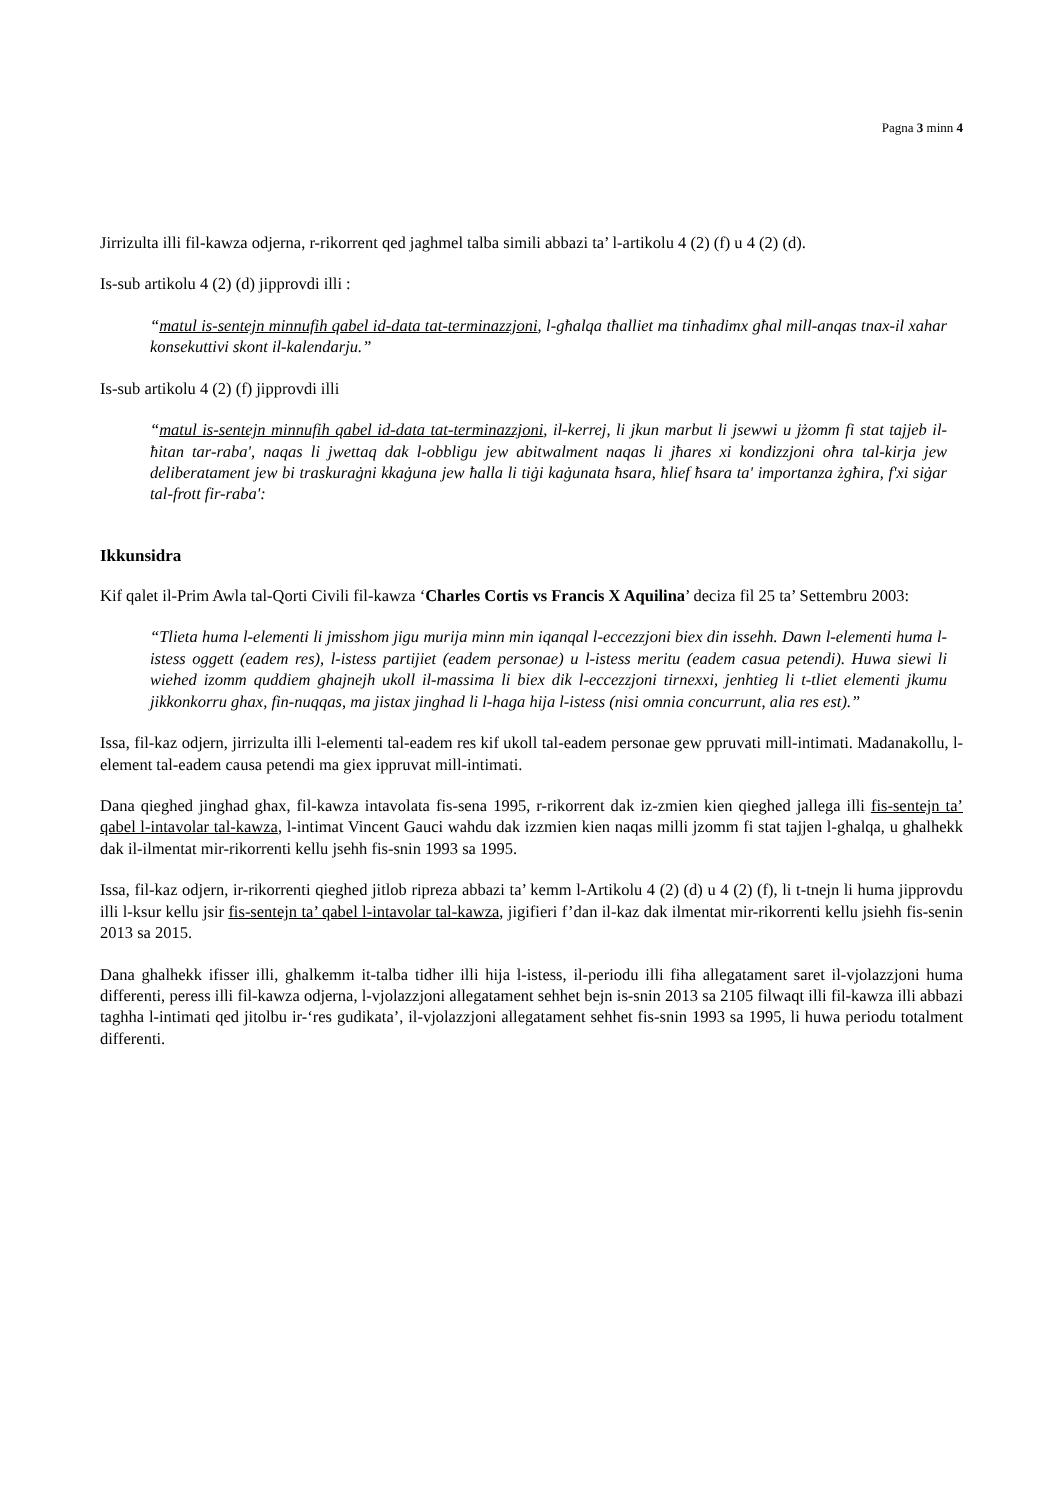Pagna 3 minn 4
Jirrizulta illi fil-kawza odjerna, r-rikorrent qed jaghmel talba simili abbazi ta’ l-artikolu 4 (2) (f) u 4 (2) (d).
Is-sub artikolu 4 (2) (d) jipprovdi illi :
“matul is-sentejn minnufih qabel id-data tat-terminazzjoni, l-għalqa tħalliet ma tinħadimx għal mill-anqas tnax-il xahar konsekuttivi skont il-kalendarju.”
Is-sub artikolu 4 (2) (f) jipprovdi illi
“matul is-sentejn minnufih qabel id-data tat-terminazzjoni, il-kerrej, li jkun marbut li jsewwi u jżomm fi stat tajjeb il-ħitan tar-raba', naqas li jwettaq dak l-obbligu jew abitwalment naqas li jħares xi kondizzjoni oħra tal-kirja jew deliberatament jew bi traskuraġni kkaġuna jew ħalla li tiġi kaġunata ħsara, ħlief ħsara ta' importanza żgħira, f'xi siġar tal-frott fir-raba':
Ikkunsidra
Kif qalet il-Prim Awla tal-Qorti Civili fil-kawza ‘Charles Cortis vs Francis X Aquilina’ deciza fil 25 ta’ Settembru 2003:
“Tlieta huma l-elementi li jmisshom jigu murija minn min iqanqal l-eccezzjoni biex din issehh. Dawn l-elementi huma l-istess oggett (eadem res), l-istess partijiet (eadem personae) u l-istess meritu (eadem casua petendi). Huwa siewi li wiehed izomm quddiem ghajnejh ukoll il-massima li biex dik l-eccezzjoni tirnexxi, jenhtieg li t-tliet elementi jkumu jikkonkorru ghax, fin-nuqqas, ma jistax jinghad li l-haga hija l-istess (nisi omnia concurrunt, alia res est).”
Issa, fil-kaz odjern, jirrizulta illi l-elementi tal-eadem res kif ukoll tal-eadem personae gew ppruvati mill-intimati. Madanakollu, l-element tal-eadem causa petendi ma giex ippruvat mill-intimati.
Dana qieghed jinghad ghax, fil-kawza intavolata fis-sena 1995, r-rikorrent dak iz-zmien kien qieghed jallega illi fis-sentejn ta’ qabel l-intavolar tal-kawza, l-intimat Vincent Gauci wahdu dak izzmien kien naqas milli jzomm fi stat tajjen l-ghalqa, u ghalhekk dak il-ilmentat mir-rikorrenti kellu jsehh fis-snin 1993 sa 1995.
Issa, fil-kaz odjern, ir-rikorrenti qieghed jitlob ripreza abbazi ta’ kemm l-Artikolu 4 (2) (d) u 4 (2) (f), li t-tnejn li huma jipprovdu illi l-ksur kellu jsir fis-sentejn ta’ qabel l-intavolar tal-kawza, jigifieri f’dan il-kaz dak ilmentat mir-rikorrenti kellu jsiehh fis-senin 2013 sa 2015.
Dana ghalhekk ifisser illi, ghalkemm it-talba tidher illi hija l-istess, il-periodu illi fiha allegatament saret il-vjolazzjoni huma differenti, peress illi fil-kawza odjerna, l-vjolazzjoni allegatament sehhet bejn is-snin 2013 sa 2105 filwaqt illi fil-kawza illi abbazi taghha l-intimati qed jitolbu ir-‘res gudikata’, il-vjolazzjoni allegatament sehhet fis-snin 1993 sa 1995, li huwa periodu totalment differenti.